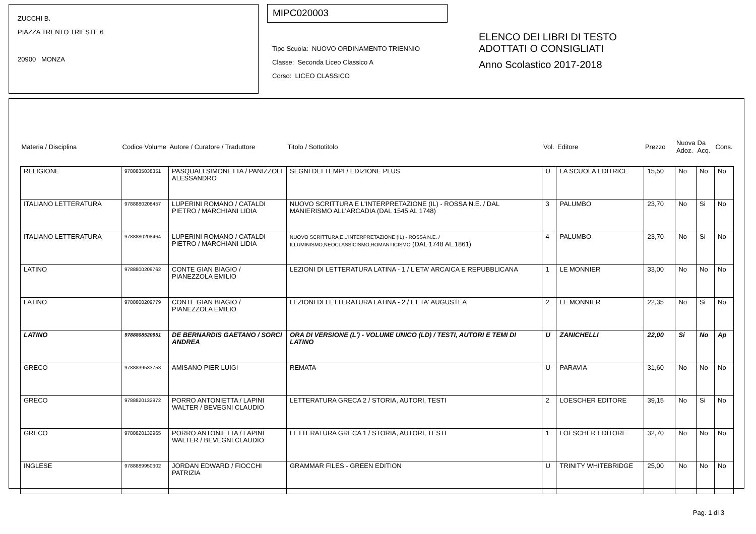ZUCCHI B.
PIAZZA TRENTO TRIESTE 6
20900 MONZA
MIPC020003
Tipo Scuola: NUOVO ORDINAMENTO TRIENNIO
Classe: Seconda Liceo Classico A
Corso: LICEO CLASSICO
ELENCO DEI LIBRI DI TESTO
ADOTTATI O CONSIGLIATI
Anno Scolastico 2017-2018
| Materia / Disciplina | Codice Volume | Autore / Curatore / Traduttore | Titolo / Sottotitolo | Vol. | Editore | Prezzo | Nuova Adoz. | Da Acq. | Cons. |
| --- | --- | --- | --- | --- | --- | --- | --- | --- | --- |
| RELIGIONE | 9788835038351 | PASQUALI SIMONETTA / PANIZZOLI ALESSANDRO | SEGNI DEI TEMPI / EDIZIONE PLUS | U | LA SCUOLA EDITRICE | 15,50 | No | No | No |
| ITALIANO LETTERATURA | 9788880208457 | LUPERINI ROMANO / CATALDI PIETRO / MARCHIANI LIDIA | NUOVO SCRITTURA E L'INTERPRETAZIONE (IL) - ROSSA N.E. / DAL MANIERISMO ALL'ARCADIA (DAL 1545 AL 1748) | 3 | PALUMBO | 23,70 | No | Si | No |
| ITALIANO LETTERATURA | 9788880208464 | LUPERINI ROMANO / CATALDI PIETRO / MARCHIANI LIDIA | NUOVO SCRITTURA E L'INTERPRETAZIONE (IL) - ROSSA N.E. / ILLUMINISMO,NEOCLASSICISMO,ROMANTICISMO (DAL 1748 AL 1861) | 4 | PALUMBO | 23,70 | No | Si | No |
| LATINO | 9788800209762 | CONTE GIAN BIAGIO / PIANEZZOLA EMILIO | LEZIONI DI LETTERATURA LATINA - 1 / L'ETA' ARCAICA E REPUBBLICANA | 1 | LE MONNIER | 33,00 | No | No | No |
| LATINO | 9788800209779 | CONTE GIAN BIAGIO / PIANEZZOLA EMILIO | LEZIONI DI LETTERATURA LATINA - 2 / L'ETA' AUGUSTEA | 2 | LE MONNIER | 22,35 | No | Si | No |
| LATINO | 9788808520951 | DE BERNARDIS GAETANO / SORCI ANDREA | ORA DI VERSIONE (L') - VOLUME UNICO (LD) / TESTI, AUTORI E TEMI DI LATINO | U | ZANICHELLI | 22,00 | Si | No | Ap |
| GRECO | 9788839533753 | AMISANO PIER LUIGI | REMATA | U | PARAVIA | 31,60 | No | No | No |
| GRECO | 9788820132972 | PORRO ANTONIETTA / LAPINI WALTER / BEVEGNI CLAUDIO | LETTERATURA GRECA 2 / STORIA, AUTORI, TESTI | 2 | LOESCHER EDITORE | 39,15 | No | Si | No |
| GRECO | 9788820132965 | PORRO ANTONIETTA / LAPINI WALTER / BEVEGNI CLAUDIO | LETTERATURA GRECA 1 / STORIA, AUTORI, TESTI | 1 | LOESCHER EDITORE | 32,70 | No | No | No |
| INGLESE | 9788889950302 | JORDAN EDWARD / FIOCCHI PATRIZIA | GRAMMAR FILES - GREEN EDITION | U | TRINITY WHITEBRIDGE | 25,00 | No | No | No |
Pag. 1 di 3